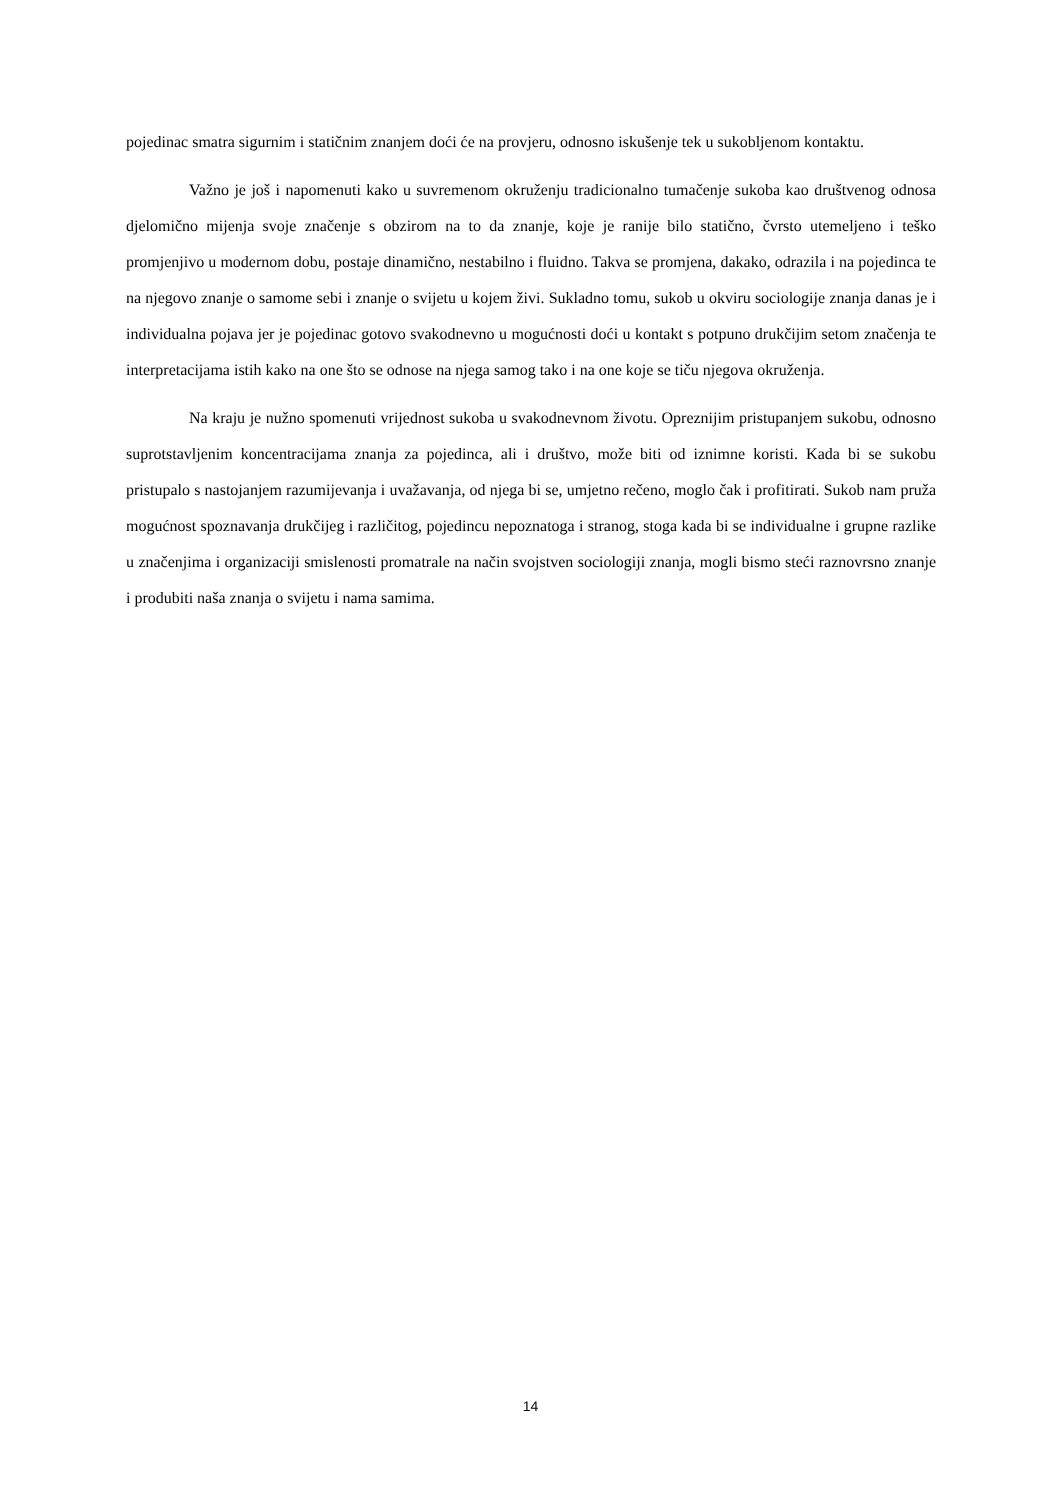pojedinac smatra sigurnim i statičnim znanjem doći će na provjeru, odnosno iskušenje tek u sukobljenom kontaktu.
Važno je još i napomenuti kako u suvremenom okruženju tradicionalno tumačenje sukoba kao društvenog odnosa djelomično mijenja svoje značenje s obzirom na to da znanje, koje je ranije bilo statično, čvrsto utemeljeno i teško promjenjivo u modernom dobu, postaje dinamično, nestabilno i fluidno. Takva se promjena, dakako, odrazila i na pojedinca te na njegovo znanje o samome sebi i znanje o svijetu u kojem živi. Sukladno tomu, sukob u okviru sociologije znanja danas je i individualna pojava jer je pojedinac gotovo svakodnevno u mogućnosti doći u kontakt s potpuno drukčijim setom značenja te interpretacijama istih kako na one što se odnose na njega samog tako i na one koje se tiču njegova okruženja.
Na kraju je nužno spomenuti vrijednost sukoba u svakodnevnom životu. Opreznijim pristupanjem sukobu, odnosno suprotstavljenim koncentracijama znanja za pojedinca, ali i društvo, može biti od iznimne koristi. Kada bi se sukobu pristupalo s nastojanjem razumijevanja i uvažavanja, od njega bi se, umjetno rečeno, moglo čak i profitirati. Sukob nam pruža mogućnost spoznavanja drukčijeg i različitog, pojedincu nepoznatoga i stranog, stoga kada bi se individualne i grupne razlike u značenjima i organizaciji smislenosti promatrale na način svojstven sociologiji znanja, mogli bismo steći raznovrsno znanje i produbiti naša znanja o svijetu i nama samima.
14